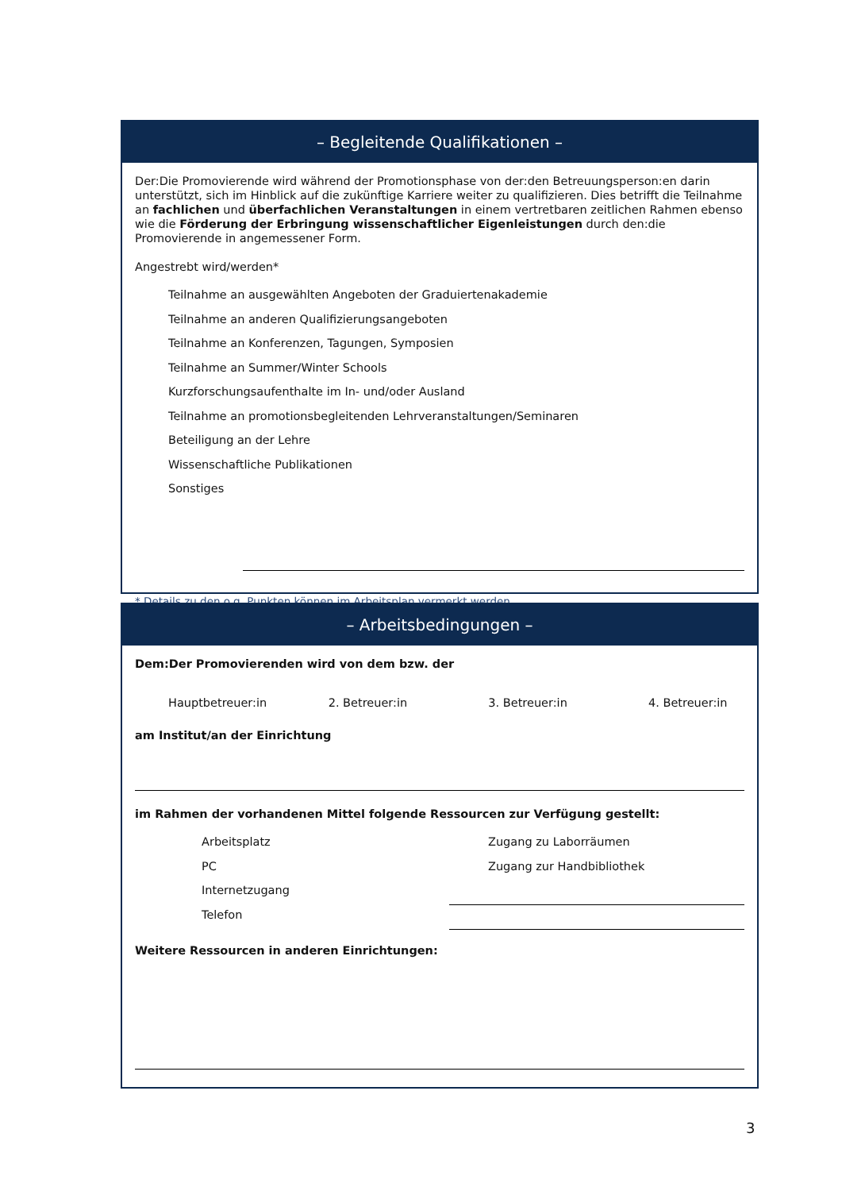– Begleitende Qualifikationen –
Der:Die Promovierende wird während der Promotionsphase von der:den Betreuungsperson:en darin unterstützt, sich im Hinblick auf die zukünftige Karriere weiter zu qualifizieren. Dies betrifft die Teilnahme an fachlichen und überfachlichen Veranstaltungen in einem vertretbaren zeitlichen Rahmen ebenso wie die Förderung der Erbringung wissenschaftlicher Eigenleistungen durch den:die Promovierende in angemessener Form.
Angestrebt wird/werden*
Teilnahme an ausgewählten Angeboten der Graduiertenakademie
Teilnahme an anderen Qualifizierungsangeboten
Teilnahme an Konferenzen, Tagungen, Symposien
Teilnahme an Summer/Winter Schools
Kurzforschungsaufenthalte im In- und/oder Ausland
Teilnahme an promotionsbegleitenden Lehrveranstaltungen/Seminaren
Beteiligung an der Lehre
Wissenschaftliche Publikationen
Sonstiges
* Details zu den o.g. Punkten können im Arbeitsplan vermerkt werden.
– Arbeitsbedingungen –
Dem:Der Promovierenden wird von dem bzw. der
Hauptbetreuer:in 2. Betreuer:in 3. Betreuer:in 4. Betreuer:in
am Institut/an der Einrichtung
im Rahmen der vorhandenen Mittel folgende Ressourcen zur Verfügung gestellt:
Arbeitsplatz
PC
Internetzugang
Telefon
Zugang zu Laborräumen
Zugang zur Handbibliothek
Weitere Ressourcen in anderen Einrichtungen:
3